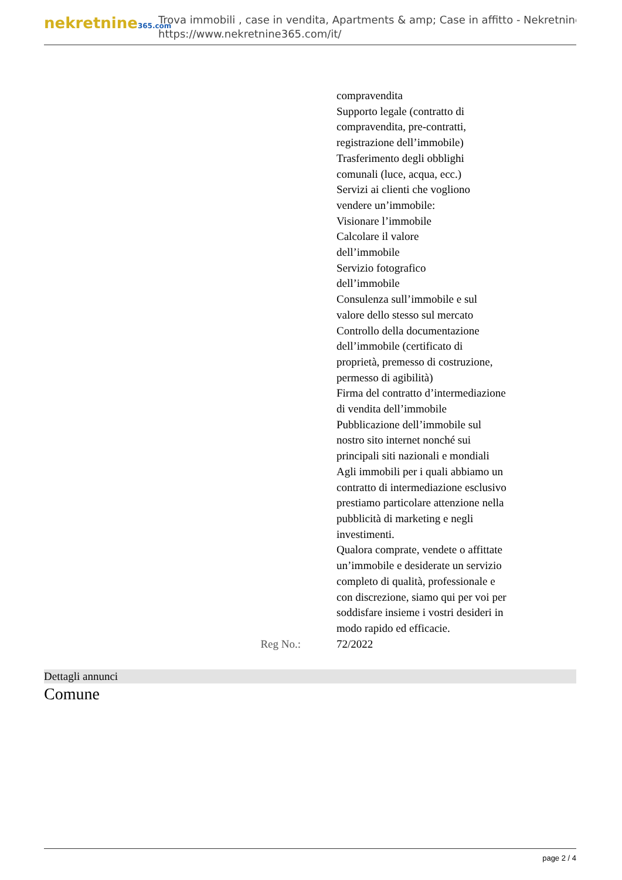nekretnine365.com
Trova immobili , case in vendita, Apartments & amp; Case in affitto - Nekretnine
https://www.nekretnine365.com/it/
| | compravendita Supporto legale (contratto di compravendita, pre-contratti, registrazione dell’immobile) Trasferimento degli obblighi comunali (luce, acqua, ecc.) Servizi ai clienti che vogliono vendere un’immobile: Visionare l’immobile Calcolare il valore dell’immobile Servizio fotografico dell’immobile Consulenza sull’immobile e sul valore dello stesso sul mercato Controllo della documentazione dell’immobile (certificato di proprietà, premesso di costruzione, permesso di agibilità) Firma del contratto d’intermediazione di vendita dell’immobile Pubblicazione dell’immobile sul nostro sito internet nonché sui principali siti nazionali e mondiali Agli immobili per i quali abbiamo un contratto di intermediazione esclusivo prestiamo particolare attenzione nella pubblicità di marketing e negli investimenti. Qualora comprate, vendete o affittate un’immobile e desiderate un servizio completo di qualità, professionale e con discrezione, siamo qui per voi per soddisfare insieme i vostri desideri in modo rapido ed efficacie. |
| Reg No.: | 72/2022 |
Dettagli annunci
Comune
page 2 / 4